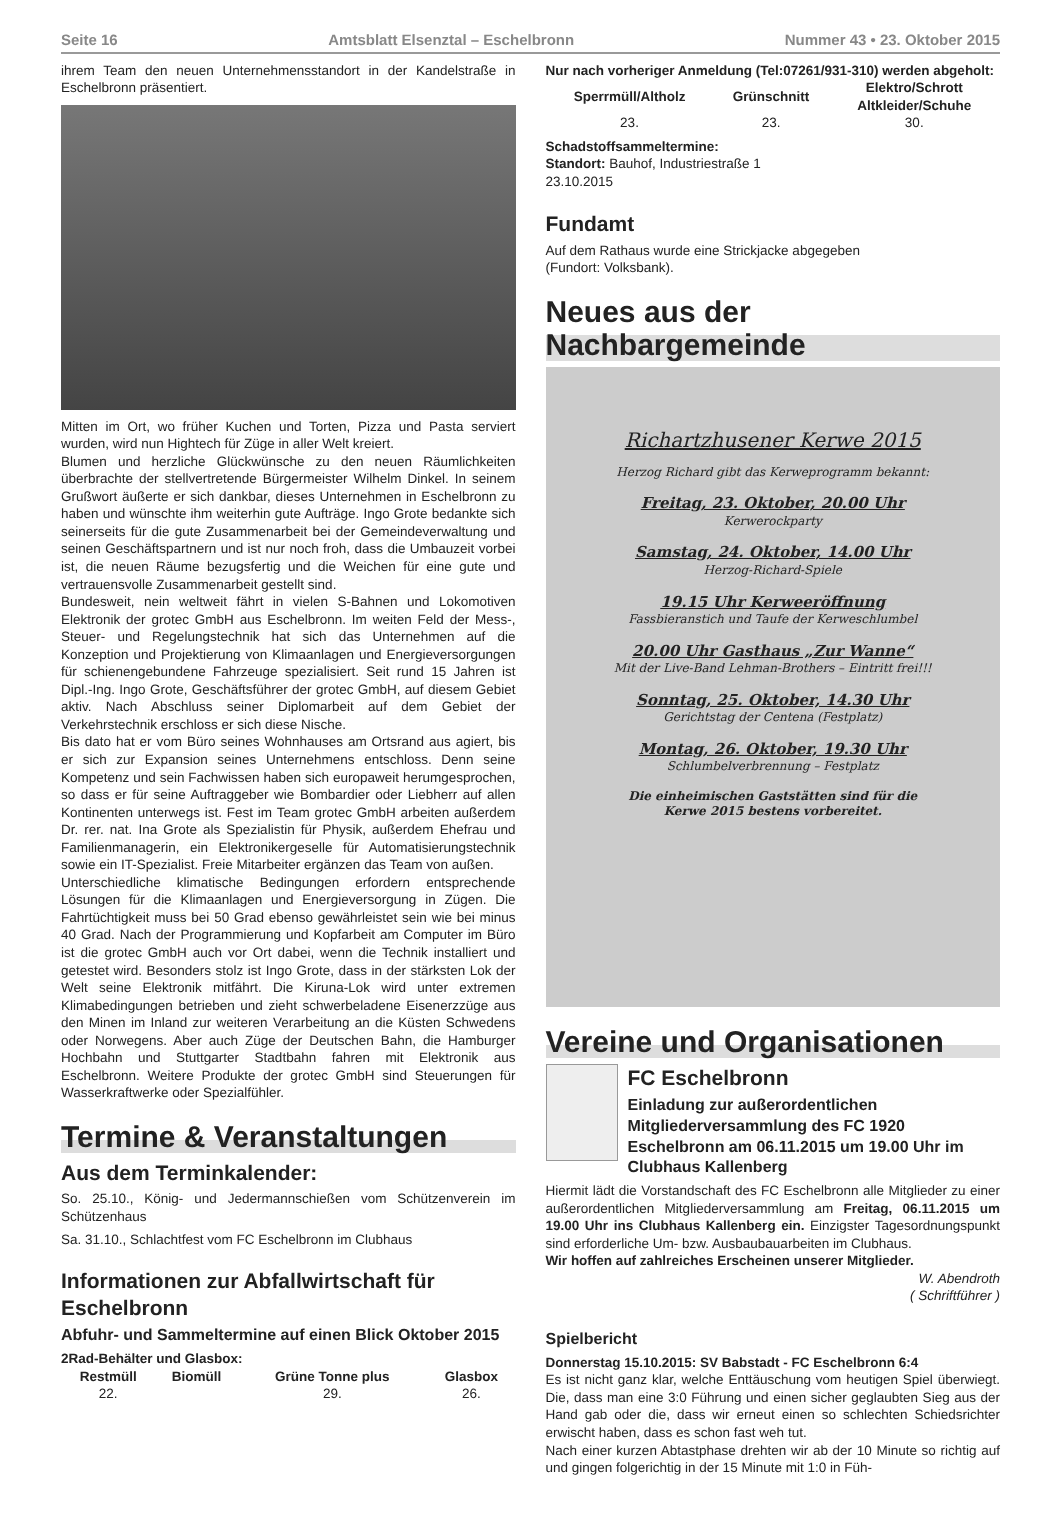Seite 16 Amtsblatt Elsenztal – Eschelbronn Nummer 43 • 23. Oktober 2015
ihrem Team den neuen Unternehmensstandort in der Kandelstraße in Eschelbronn präsentiert.
Mitten im Ort, wo früher Kuchen und Torten, Pizza und Pasta serviert wurden, wird nun Hightech für Züge in aller Welt kreiert.
Blumen und herzliche Glückwünsche zu den neuen Räumlichkeiten überbrachte der stellvertretende Bürgermeister Wilhelm Dinkel. In seinem Grußwort äußerte er sich dankbar, dieses Unternehmen in Eschelbronn zu haben und wünschte ihm weiterhin gute Aufträge. Ingo Grote bedankte sich seinerseits für die gute Zusammenarbeit bei der Gemeindeverwaltung und seinen Geschäftspartnern und ist nur noch froh, dass die Umbauzeit vorbei ist, die neuen Räume bezugsfertig und die Weichen für eine gute und vertrauensvolle Zusammenarbeit gestellt sind.
Bundesweit, nein weltweit fährt in vielen S-Bahnen und Lokomotiven Elektronik der grotec GmbH aus Eschelbronn. Im weiten Feld der Mess-, Steuer- und Regelungstechnik hat sich das Unternehmen auf die Konzeption und Projektierung von Klimaanlagen und Energieversorgungen für schienengebundene Fahrzeuge spezialisiert. Seit rund 15 Jahren ist Dipl.-Ing. Ingo Grote, Geschäftsführer der grotec GmbH, auf diesem Gebiet aktiv. Nach Abschluss seiner Diplomarbeit auf dem Gebiet der Verkehrstechnik erschloss er sich diese Nische.
Bis dato hat er vom Büro seines Wohnhauses am Ortsrand aus agiert, bis er sich zur Expansion seines Unternehmens entschloss. Denn seine Kompetenz und sein Fachwissen haben sich europaweit herumgesprochen, so dass er für seine Auftraggeber wie Bombardier oder Liebherr auf allen Kontinenten unterwegs ist. Fest im Team grotec GmbH arbeiten außerdem Dr. rer. nat. Ina Grote als Spezialistin für Physik, außerdem Ehefrau und Familienmanagerin, ein Elektronikergeselle für Automatisierungstechnik sowie ein IT-Spezialist. Freie Mitarbeiter ergänzen das Team von außen.
Unterschiedliche klimatische Bedingungen erfordern entsprechende Lösungen für die Klimaanlagen und Energieversorgung in Zügen. Die Fahrtüchtigkeit muss bei 50 Grad ebenso gewährleistet sein wie bei minus 40 Grad. Nach der Programmierung und Kopfarbeit am Computer im Büro ist die grotec GmbH auch vor Ort dabei, wenn die Technik installiert und getestet wird. Besonders stolz ist Ingo Grote, dass in der stärksten Lok der Welt seine Elektronik mitfährt. Die Kiruna-Lok wird unter extremen Klimabedingungen betrieben und zieht schwerbeladene Eisenerzzüge aus den Minen im Inland zur weiteren Verarbeitung an die Küsten Schwedens oder Norwegens. Aber auch Züge der Deutschen Bahn, die Hamburger Hochbahn und Stuttgarter Stadtbahn fahren mit Elektronik aus Eschelbronn. Weitere Produkte der grotec GmbH sind Steuerungen für Wasserkraftwerke oder Spezialfühler.
Termine & Veranstaltungen
Aus dem Terminkalender:
So. 25.10., König- und Jedermannschießen vom Schützenverein im Schützenhaus
Sa. 31.10., Schlachtfest vom FC Eschelbronn im Clubhaus
Informationen zur Abfallwirtschaft für Eschelbronn
Abfuhr- und Sammeltermine auf einen Blick Oktober 2015
2Rad-Behälter und Glasbox:
| Restmüll | Biomüll | Grüne Tonne plus | Glasbox |
| --- | --- | --- | --- |
| 22. | | 29. | 26. |
Nur nach vorheriger Anmeldung (Tel:07261/931-310) werden abgeholt:
| Sperrmüll/Altholz | Grünschnitt | Elektro/Schrott Altkleider/Schuhe |
| --- | --- | --- |
| 23. | 23. | 30. |
Schadstoffsammeltermine:
Standort: Bauhof, Industriestraße 1
23.10.2015
Fundamt
Auf dem Rathaus wurde eine Strickjacke abgegeben
(Fundort: Volksbank).
Neues aus der Nachbargemeinde
Richartzhusener Kerwe 2015
Herzog Richard gibt das Kerweprogramm bekannt:
Freitag, 23. Oktober, 20.00 Uhr
Kerwerockparty
Samstag, 24. Oktober, 14.00 Uhr
Herzog-Richard-Spiele
19.15 Uhr Kerweeröffnung
Fassbieranstich und Taufe der Kerweschlumbel
20.00 Uhr Gasthaus „Zur Wanne“Mit der Live-Band Lehman-Brothers – Eintritt frei!!!
Sonntag, 25. Oktober, 14.30 Uhr
Gerichtstag der Centena (Festplatz)
Montag, 26. Oktober, 19.30 Uhr
Schlumbelverbrennung – Festplatz
Die einheimischen Gaststätten sind für die
Kerwe 2015 bestens vorbereitet.
Vereine und Organisationen
FC Eschelbronn
Einladung zur außerordentlichen Mitgliederversammlung des FC 1920 Eschelbronn am 06.11.2015 um 19.00 Uhr im Clubhaus Kallenberg
Hiermit lädt die Vorstandschaft des FC Eschelbronn alle Mitglieder zu einer außerordentlichen Mitgliederversammlung am Freitag, 06.11.2015 um 19.00 Uhr ins Clubhaus Kallenberg ein. Einzigster Tagesordnungspunkt sind erforderliche Um- bzw. Ausbaubauarbeiten im Clubhaus.
Wir hoffen auf zahlreiches Erscheinen unserer Mitglieder.
W. Abendroth
( Schriftführer )
Spielbericht
Donnerstag 15.10.2015: SV Babstadt - FC Eschelbronn 6:4
Es ist nicht ganz klar, welche Enttäuschung vom heutigen Spiel überwiegt. Die, dass man eine 3:0 Führung und einen sicher geglaubten Sieg aus der Hand gab oder die, dass wir erneut einen so schlechten Schiedsrichter erwischt haben, dass es schon fast weh tut.
Nach einer kurzen Abtastphase drehten wir ab der 10 Minute so richtig auf und gingen folgerichtig in der 15 Minute mit 1:0 in Füh-